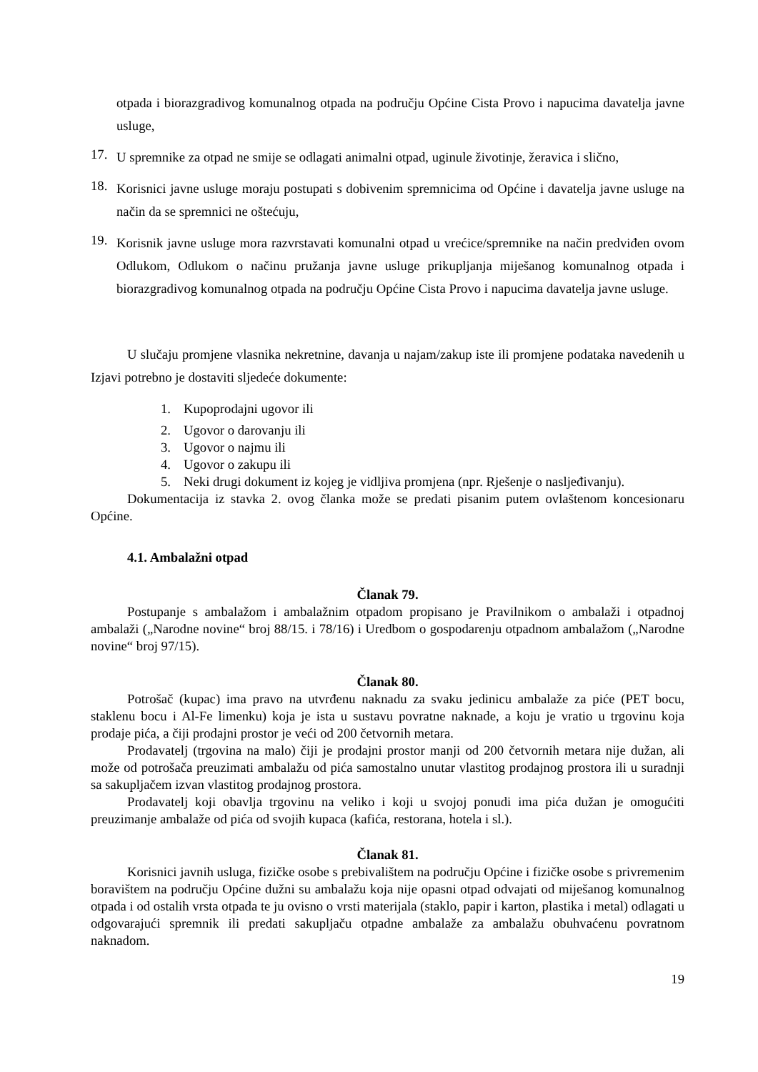otpada i biorazgradivog komunalnog otpada na području Općine Cista Provo i napucima davatelja javne usluge,
17.
U spremnike za otpad ne smije se odlagati animalni otpad, uginule životinje, žeravica i slično,
18.
Korisnici javne usluge moraju postupati s dobivenim spremnicima od Općine i davatelja javne usluge na način da se spremnici ne oštećuju,
19.
Korisnik javne usluge mora razvrstavati komunalni otpad u vrećice/spremnike na način predviđen ovom Odlukom, Odlukom o načinu pružanja javne usluge prikupljanja miješanog komunalnog otpada i biorazgradivog komunalnog otpada na području Općine Cista Provo i napucima davatelja javne usluge.
U slučaju promjene vlasnika nekretnine, davanja u najam/zakup iste ili promjene podataka navedenih u Izjavi potrebno je dostaviti sljedeće dokumente:
1. Kupoprodajni ugovor ili
2. Ugovor o darovanju ili
3. Ugovor o najmu ili
4. Ugovor o zakupu ili
5. Neki drugi dokument iz kojeg je vidljiva promjena (npr. Rješenje o nasljeđivanju).
Dokumentacija iz stavka 2. ovog članka može se predati pisanim putem ovlaštenom koncesionaru Općine.
4.1. Ambalažni otpad
Članak 79.
Postupanje s ambalažom i ambalažnim otpadom propisano je Pravilnikom o ambalaži i otpadnoj ambalaži („Narodne novine“ broj 88/15. i 78/16) i Uredbom o gospodarenju otpadnom ambalažom („Narodne novine“ broj 97/15).
Članak 80.
Potrošač (kupac) ima pravo na utvrđenu naknadu za svaku jedinicu ambalaže za piće (PET bocu, staklenu bocu i Al-Fe limenku) koja je ista u sustavu povratne naknade, a koju je vratio u trgovinu koja prodaje pića, a čiji prodajni prostor je veći od 200 četvornih metara.
Prodavatelj (trgovina na malo) čiji je prodajni prostor manji od 200 četvornih metara nije dužan, ali može od potrošača preuzimati ambalažu od pića samostalno unutar vlastitog prodajnog prostora ili u suradnji sa sakupljačem izvan vlastitog prodajnog prostora.
Prodavatelj koji obavlja trgovinu na veliko i koji u svojoj ponudi ima pića dužan je omogućiti preuzimanje ambalaže od pića od svojih kupaca (kafića, restorana, hotela i sl.).
Članak 81.
Korisnici javnih usluga, fizičke osobe s prebivalištem na području Općine i fizičke osobe s privremenim boravištem na području Općine dužni su ambalažu koja nije opasni otpad odvajati od miješanog komunalnog otpada i od ostalih vrsta otpada te ju ovisno o vrsti materijala (staklo, papir i karton, plastika i metal) odlagati u odgovarajući spremnik ili predati sakupljaču otpadne ambalaže za ambalažu obuhvaćenu povratnom naknadom.
19